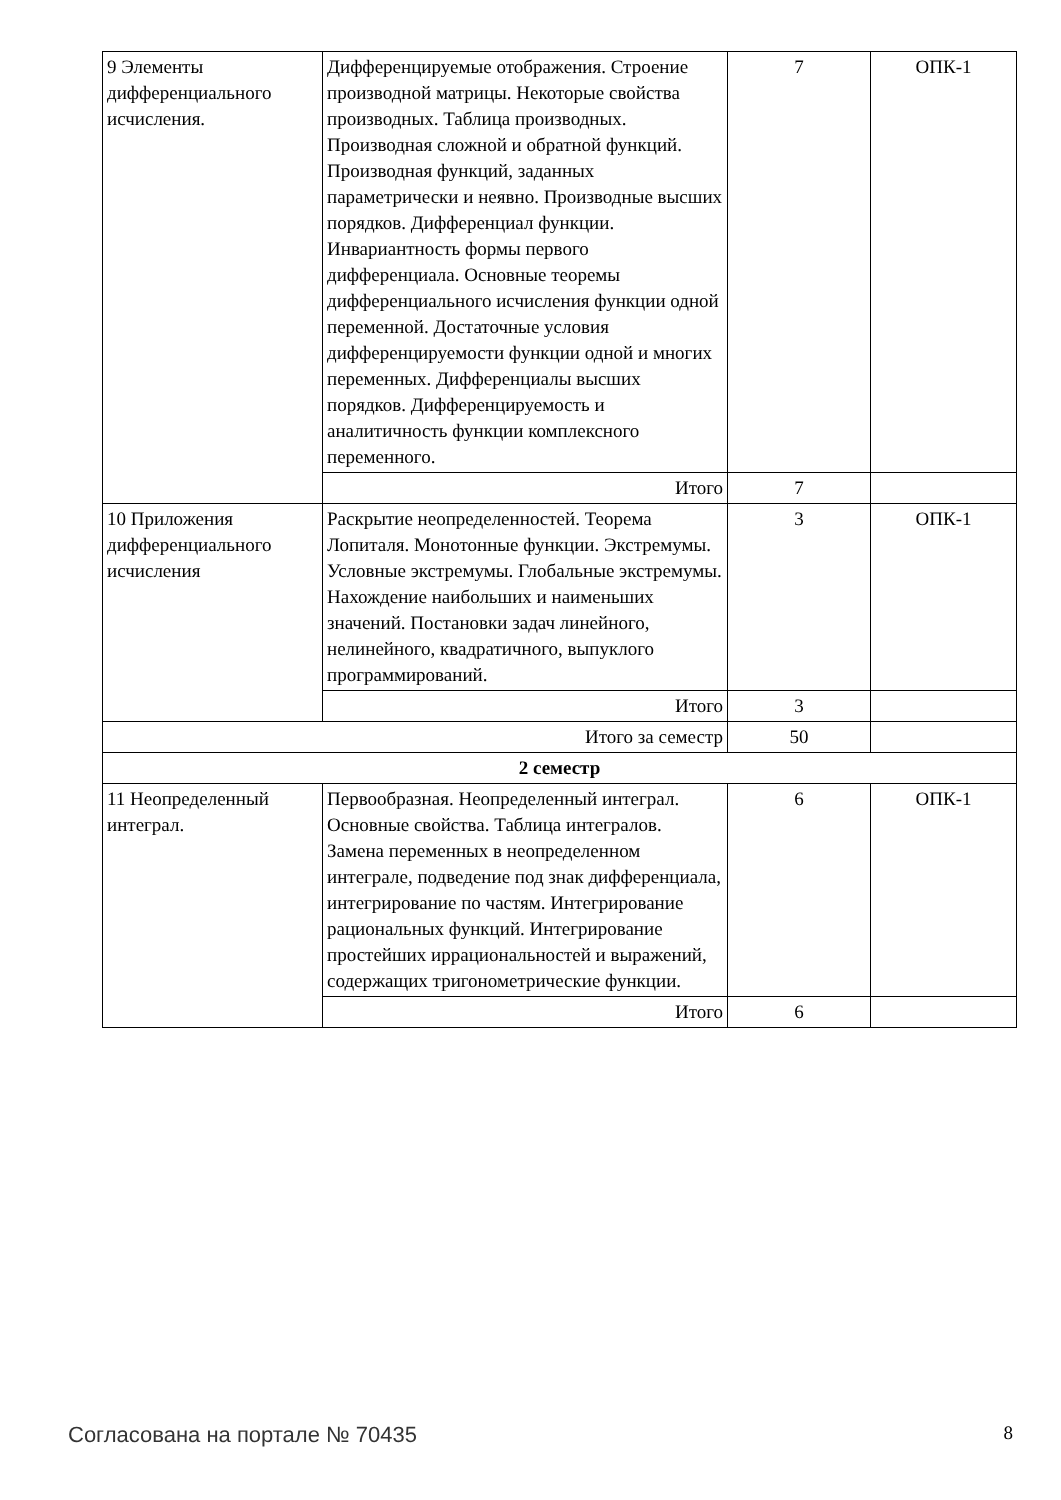| 9 Элементы дифференциального исчисления. | Дифференцируемые отображения. Строение производной матрицы. Некоторые свойства производных. Таблица производных. Производная сложной и обратной функций. Производная функций, заданных параметрически и неявно. Производные высших порядков. Дифференциал функции. Инвариантность формы первого дифференциала. Основные теоремы дифференциального исчисления функции одной переменной. Достаточные условия дифференцируемости функции одной и многих переменных. Дифференциалы высших порядков. Дифференцируемость и аналитичность функции комплексного переменного. | 7 | ОПК-1 |
| | Итого | 7 | |
| 10 Приложения дифференциального исчисления | Раскрытие неопределенностей. Теорема Лопиталя. Монотонные функции. Экстремумы. Условные экстремумы. Глобальные экстремумы. Нахождение наибольших и наименьших значений. Постановки задач линейного, нелинейного, квадратичного, выпуклого программирований. | 3 | ОПК-1 |
| | Итого | 3 | |
| Итого за семестр | | 50 | |
| 2 семестр | | | |
| 11 Неопределенный интеграл. | Первообразная. Неопределенный интеграл. Основные свойства. Таблица интегралов. Замена переменных в неопределенном интеграле, подведение под знак дифференциала, интегрирование по частям. Интегрирование рациональных функций. Интегрирование простейших иррациональностей и выражений, содержащих тригонометрические функции. | 6 | ОПК-1 |
| | Итого | 6 | |
Согласована на портале № 70435 8